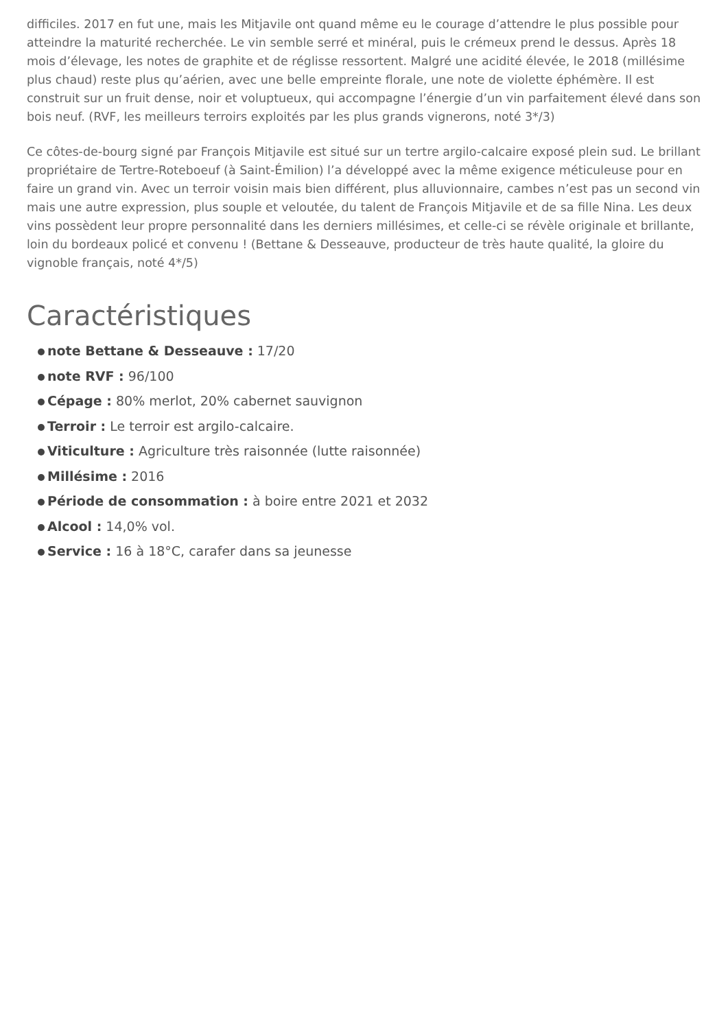difficiles. 2017 en fut une, mais les Mitjavile ont quand même eu le courage d’attendre le plus possible pour atteindre la maturité recherchée. Le vin semble serré et minéral, puis le crémeux prend le dessus. Après 18 mois d’élevage, les notes de graphite et de réglisse ressortent. Malgré une acidité élevée, le 2018 (millésime plus chaud) reste plus qu’aérien, avec une belle empreinte florale, une note de violette éphémère. Il est construit sur un fruit dense, noir et voluptueux, qui accompagne l’énergie d’un vin parfaitement élevé dans son bois neuf. (RVF, les meilleurs terroirs exploités par les plus grands vignerons, noté 3*/3)
Ce côtes-de-bourg signé par François Mitjavile est situé sur un tertre argilo-calcaire exposé plein sud. Le brillant propriétaire de Tertre-Roteboeuf (à Saint-Émilion) l’a développé avec la même exigence méticuleuse pour en faire un grand vin. Avec un terroir voisin mais bien différent, plus alluvionnaire, cambes n’est pas un second vin mais une autre expression, plus souple et veloutée, du talent de François Mitjavile et de sa fille Nina. Les deux vins possèdent leur propre personnalité dans les derniers millésimes, et celle-ci se révèle originale et brillante, loin du bordeaux policé et convenu ! (Bettane & Desseauve, producteur de très haute qualité, la gloire du vignoble français, noté 4*/5)
Caractéristiques
note Bettane & Desseauve : 17/20
note RVF : 96/100
Cépage : 80% merlot, 20% cabernet sauvignon
Terroir : Le terroir est argilo-calcaire.
Viticulture : Agriculture très raisonnée (lutte raisonnée)
Millésime : 2016
Période de consommation : à boire entre 2021 et 2032
Alcool : 14,0% vol.
Service : 16 à 18°C, carafer dans sa jeunesse